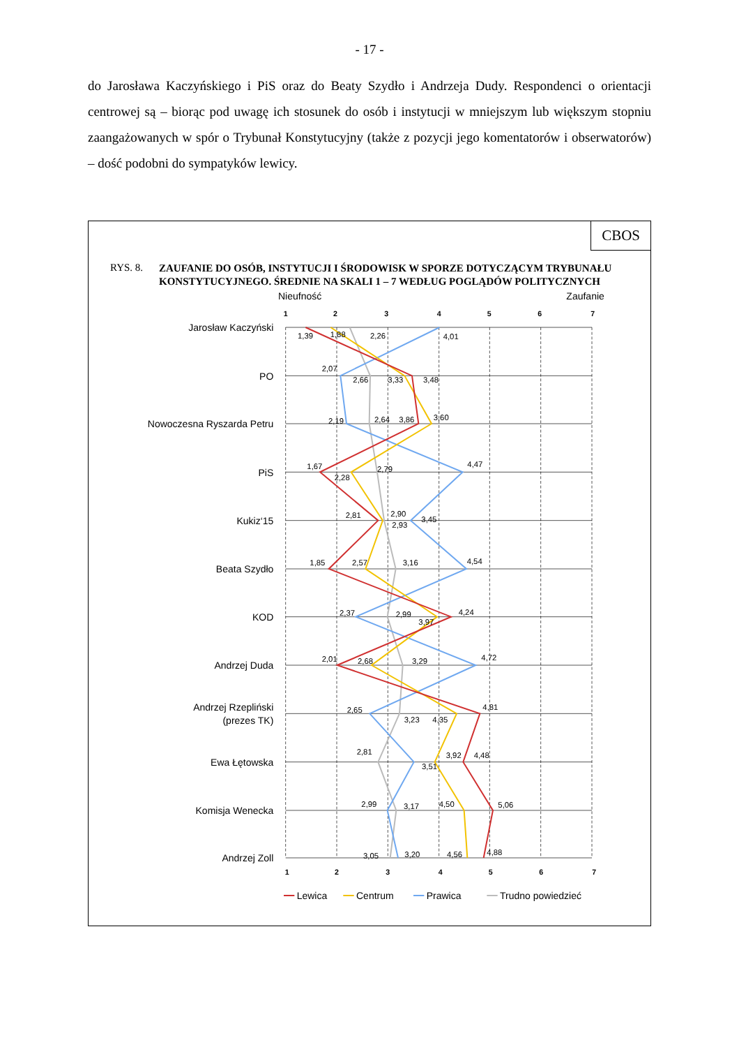- 17 -
do Jarosława Kaczyńskiego i PiS oraz do Beaty Szydło i Andrzeja Dudy. Respondenci o orientacji centrowej są – biorąc pod uwagę ich stosunek do osób i instytucji w mniejszym lub większym stopniu zaangażowanych w spór o Trybunał Konstytucyjny (także z pozycji jego komentatorów i obserwatorów) – dość podobni do sympatyków lewicy.
CBOS
RYS. 8.
ZAUFANIE DO OSÓB, INSTYTUCJI I ŚRODOWISK W SPORZE DOTYCZĄCYM TRYBUNAŁU KONSTYTUCYJNEGO. ŚREDNIE NA SKALI 1 – 7 WEDŁUG POGLĄDÓW POLITYCZNYCH
Nieufność
Zaufanie
1
2
3
4
5
6
7
1
2
3
4
5
6
7
Jarosław Kaczyński
PO
Nowoczesna Ryszarda Petru
PiS
Kukiz‘15
Beata Szydło
KOD
Andrzej Duda
Andrzej Rzepliński
(prezes TK)
Ewa Łętowska
Komisja Wenecka
Andrzej Zoll
1,39
1,88
2,26
4,01
2,07
2,66
3,33
3,48
2,19
2,64
3,86
3,60
1,67
2,28
2,79
4,47
2,81
2,90
2,93
3,45
1,85
2,57
3,16
4,54
2,37
2,99
3,97
4,24
2,01
2,68
3,29
4,72
2,65
3,23
4,35
4,81
2,81
3,51
3,92
4,48
2,99
3,17
4,50
5,06
3,05
3,20
4,56
4,88
Lewica
Centrum
Prawica
Trudno powiedzieć